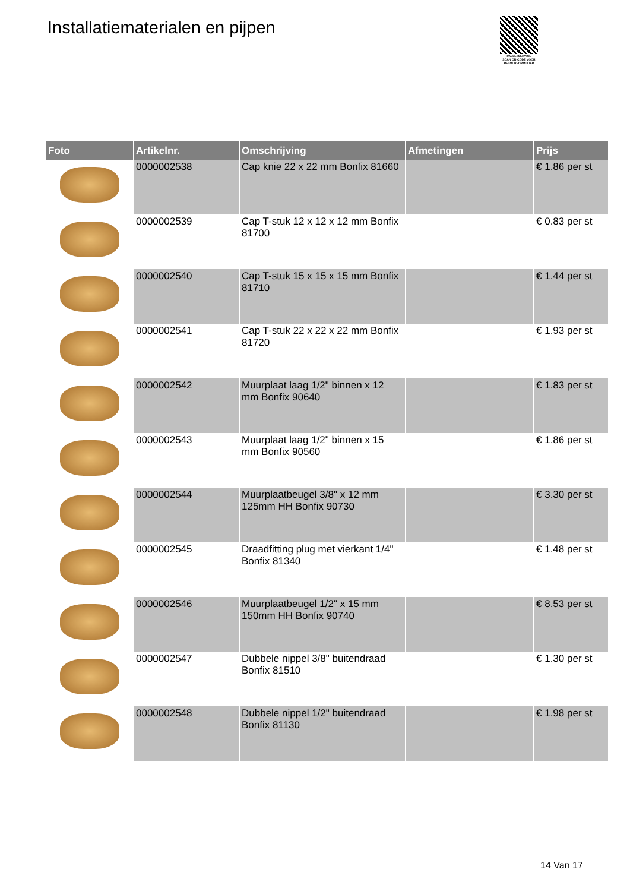Installatiematerialen en pijpen
PALLETSERVICE
SCAN QR-CODE VOOR RETOURFORMULIER
| Foto | Artikelnr. | Omschrijving | Afmetingen | Prijs |
| --- | --- | --- | --- | --- |
| | 0000002538 | Cap knie 22 x 22 mm Bonfix 81660 | | € 1.86 per st |
| | 0000002539 | Cap T-stuk 12 x 12 x 12 mm Bonfix 81700 | | € 0.83 per st |
| | 0000002540 | Cap T-stuk 15 x 15 x 15 mm Bonfix 81710 | | € 1.44 per st |
| | 0000002541 | Cap T-stuk 22 x 22 x 22 mm Bonfix 81720 | | € 1.93 per st |
| | 0000002542 | Muurplaat laag 1/2" binnen x 12 mm Bonfix 90640 | | € 1.83 per st |
| | 0000002543 | Muurplaat laag 1/2" binnen x 15 mm Bonfix 90560 | | € 1.86 per st |
| | 0000002544 | Muurplaatbeugel 3/8" x 12 mm 125mm HH Bonfix 90730 | | € 3.30 per st |
| | 0000002545 | Draadfitting plug met vierkant 1/4" Bonfix 81340 | | € 1.48 per st |
| | 0000002546 | Muurplaatbeugel 1/2" x 15 mm 150mm HH Bonfix 90740 | | € 8.53 per st |
| | 0000002547 | Dubbele nippel 3/8" buitendraad Bonfix 81510 | | € 1.30 per st |
| | 0000002548 | Dubbele nippel 1/2" buitendraad Bonfix 81130 | | € 1.98 per st |
14 Van 17